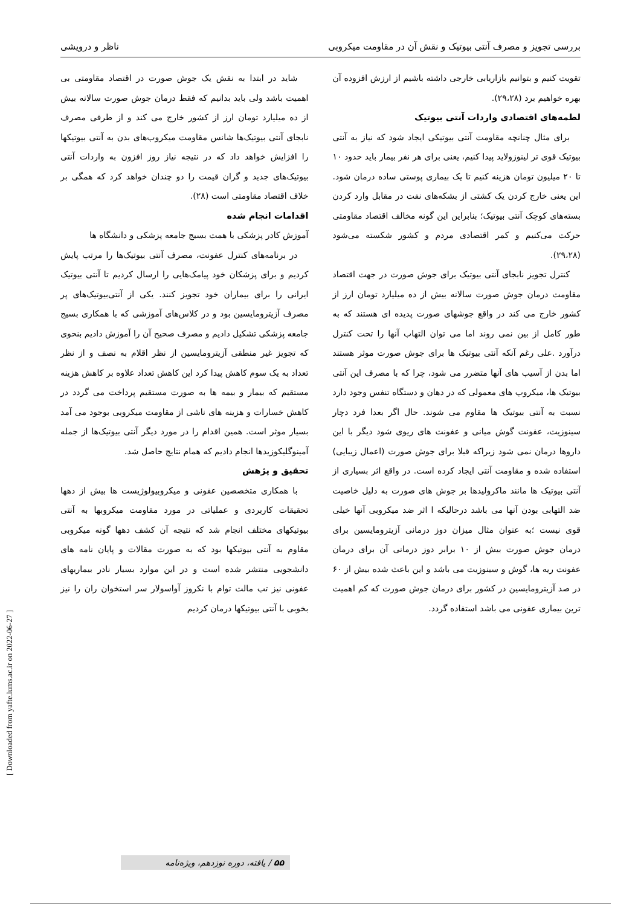بررسی تجویز و مصرف آنتی بیوتیک و نقش آن در مقاومت میکروبی ناظر و درویشی
تقویت کنیم و بتوانیم بازاریابی خارجی داشته باشیم از ارزش افزوده آن بهره خواهیم برد (۲۹،۲۸).
لطمه‌های اقتصادی واردات آنتی بیوتیک
برای مثال چنانچه مقاومت آنتی بیوتیکی ایجاد شود که نیاز به آنتی بیوتیک قوی تر لینوزولاید پیدا کنیم، یعنی برای هر نفر بیمار باید حدود ۱۰ تا ۲۰ میلیون تومان هزینه کنیم تا یک بیماری پوستی ساده درمان شود. این یعنی خارج کردن یک کشتی از بشکه‌های نفت در مقابل وارد کردن بسته‌های کوچک آنتی بیوتیک؛ بنابراین این گونه مخالف اقتصاد مقاومتی حرکت می‌کنیم و کمر اقتصادی مردم و کشور شکسته می‌شود (۲۹،۲۸).
کنترل تجویز نابجای آنتی بیوتیک برای جوش صورت در جهت اقتصاد مقاومت درمان جوش صورت سالانه بیش از ده میلیارد تومان ارز از کشور خارج می کند در واقع جوشهای صورت پدیده ای هستند که به طور کامل از بین نمی روند اما می توان التهاب آنها را تحت کنترل درآورد .علی رغم آنکه آنتی بیوتیک ها برای جوش صورت موثر هستند اما بدن از آسیب های آنها متضرر می شود، چرا که با مصرف این آنتی بیوتیک ها، میکروب های معمولی که در دهان و دستگاه تنفس وجود دارد نسبت به آنتی بیوتیک ها مقاوم می شوند. حال اگر بعدا فرد دچار سینوزیت، عفونت گوش میانی و عفونت های ریوی شود دیگر با این داروها درمان نمی شود زیراکه قبلا برای جوش صورت (اعمال زیبایی) استفاده شده و مقاومت آنتی ایجاد کرده است. در واقع اثر بسیاری از آنتی بیوتیک ها مانند ماکرولیدها بر جوش های صورت به دلیل خاصیت ضد التهابی بودن آنها می باشد درحالیکه ا اثر ضد میکروبی آنها خیلی قوی نیست ؛به عنوان مثال میزان دوز درمانی آزیترومایسین برای درمان جوش صورت بیش از ۱۰ برابر دوز درمانی آن برای درمان عفونت ریه ها، گوش و سینوزیت می باشد و این باعث شده بیش از ۶۰ در صد آزیترومایسین در کشور برای درمان جوش صورت که کم اهمیت ترین بیماری عفونی می باشد استفاده گردد.
شاید در ابتدا به نقش یک جوش صورت در اقتصاد مقاومتی بی اهمیت باشد ولی باید بدانیم که فقط درمان جوش صورت سالانه بیش از ده میلیارد تومان ارز از کشور خارج می کند و از طرفی مصرف نابجای آنتی بیوتیک‌ها شانس مقاومت میکروب‌های بدن به آنتی بیوتیکها را افزایش خواهد داد که در نتیجه نیاز روز افزون به واردات آنتی بیوتیک‌های جدید و گران قیمت را دو چندان خواهد کرد که همگی بر خلاف اقتصاد مقاومتی است (۲۸).
اقدامات انجام شده
آموزش کادر پزشکی با همت بسیج جامعه پزشکی و دانشگاه ها
در برنامه‌های کنترل عفونت، مصرف آنتی بیوتیک‌ها را مرتب پایش کردیم و برای پزشکان خود پیامک‌هایی را ارسال کردیم تا آنتی بیوتیک ایرانی را برای بیماران خود تجویز کنند. یکی از آنتی‌بیوتیک‌های پر مصرف آزیترومایسین بود و در کلاس‌های آموزشی که با همکاری بسیج جامعه پزشکی تشکیل دادیم و مصرف صحیح آن را آموزش دادیم بنحوی که تجویز غیر منطقی آزیترومایسین از نظر اقلام به نصف و از نظر تعداد به یک سوم کاهش پیدا کرد این کاهش تعداد علاوه بر کاهش هزینه مستقیم که بیمار و بیمه ها به صورت مستقیم پرداخت می گردد در کاهش خسارات و هزینه های ناشی از مقاومت میکروبی بوجود می آمد بسیار موثر است. همین اقدام را در مورد دیگر آنتی بیوتیک‌ها از جمله آمینوگلیکوزیدها انجام دادیم که همام نتایج حاصل شد.
تحقیق و پژهش
با همکاری متخصصین عفونی و میکروبیولوژیست ها بیش از دهها تحقیقات کاربردی و عملیاتی در مورد مقاومت میکروبها به آنتی بیوتیکهای مختلف انجام شد که نتیجه آن کشف دهها گونه میکروبی مقاوم به آنتی بیوتیکها بود که به صورت مقالات و پایان نامه های دانشجویی منتشر شده است و در این موارد بسیار نادر بیماریهای عفونی نیز تب مالت توام با نکروز آواسولار سر استخوان ران را نیز بخوبی با آنتی بیوتیکها درمان کردیم
[ Downloaded from yafte.lums.ac.ir on 2022-06-27 ]
۵۵ / یافته، دوره نوزدهم، ویژه‌نامه